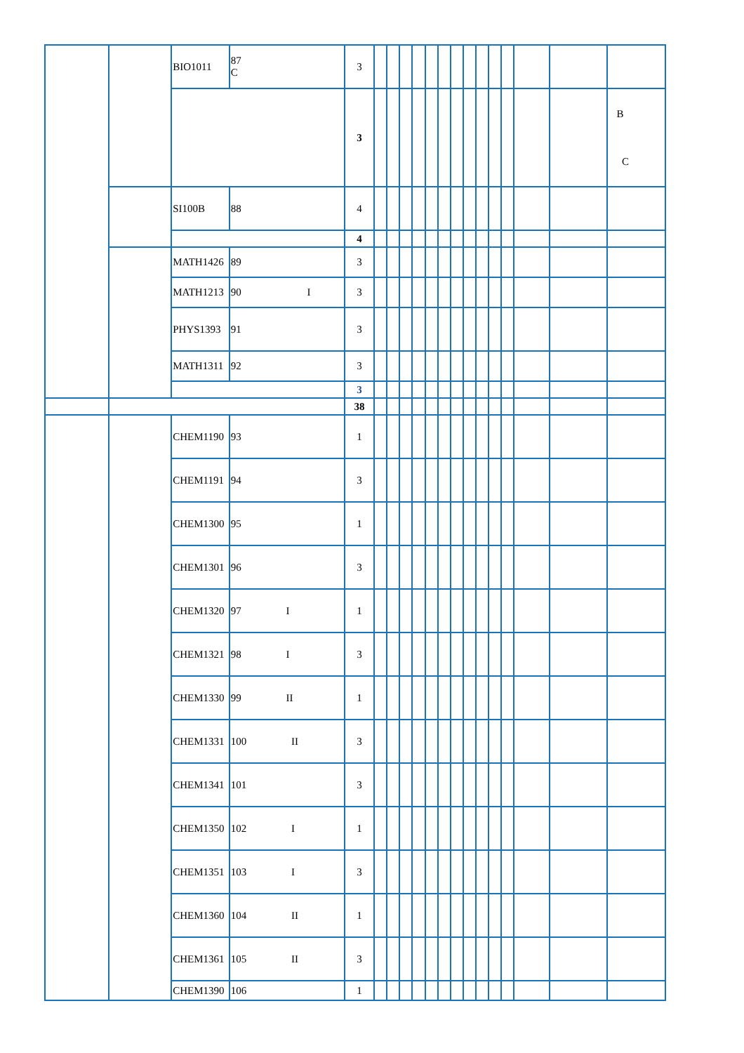| | | BIO1011 | 87 C | 3 | | | | | | | | | | | | | | |
| | | | | 3 | | | | | | | | | | | | | | B C |
| | | SI100B | 88 | 4 | | | | | | | | | | | | | | |
| | | | | 4 | | | | | | | | | | | | | | |
| | | MATH1426 | 89 | 3 | | | | | | | | | | | | | | |
| | | MATH1213 | 90 I | 3 | | | | | | | | | | | | | | |
| | | PHYS1393 | 91 | 3 | | | | | | | | | | | | | | |
| | | MATH1311 | 92 | 3 | | | | | | | | | | | | | | |
| | | | | 3 | | | | | | | | | | | | | | |
| | | | | 38 | | | | | | | | | | | | | | |
| | | CHEM1190 | 93 | 1 | | | | | | | | | | | | | | |
| | | CHEM1191 | 94 | 3 | | | | | | | | | | | | | | |
| | | CHEM1300 | 95 | 1 | | | | | | | | | | | | | | |
| | | CHEM1301 | 96 | 3 | | | | | | | | | | | | | | |
| | | CHEM1320 | 97 I | 1 | | | | | | | | | | | | | | |
| | | CHEM1321 | 98 I | 3 | | | | | | | | | | | | | | |
| | | CHEM1330 | 99 II | 1 | | | | | | | | | | | | | | |
| | | CHEM1331 | 100 II | 3 | | | | | | | | | | | | | | |
| | | CHEM1341 | 101 | 3 | | | | | | | | | | | | | | |
| | | CHEM1350 | 102 I | 1 | | | | | | | | | | | | | | |
| | | CHEM1351 | 103 I | 3 | | | | | | | | | | | | | | |
| | | CHEM1360 | 104 II | 1 | | | | | | | | | | | | | | |
| | | CHEM1361 | 105 II | 3 | | | | | | | | | | | | | | |
| | | CHEM1390 | 106 | 1 | | | | | | | | | | | | | | |